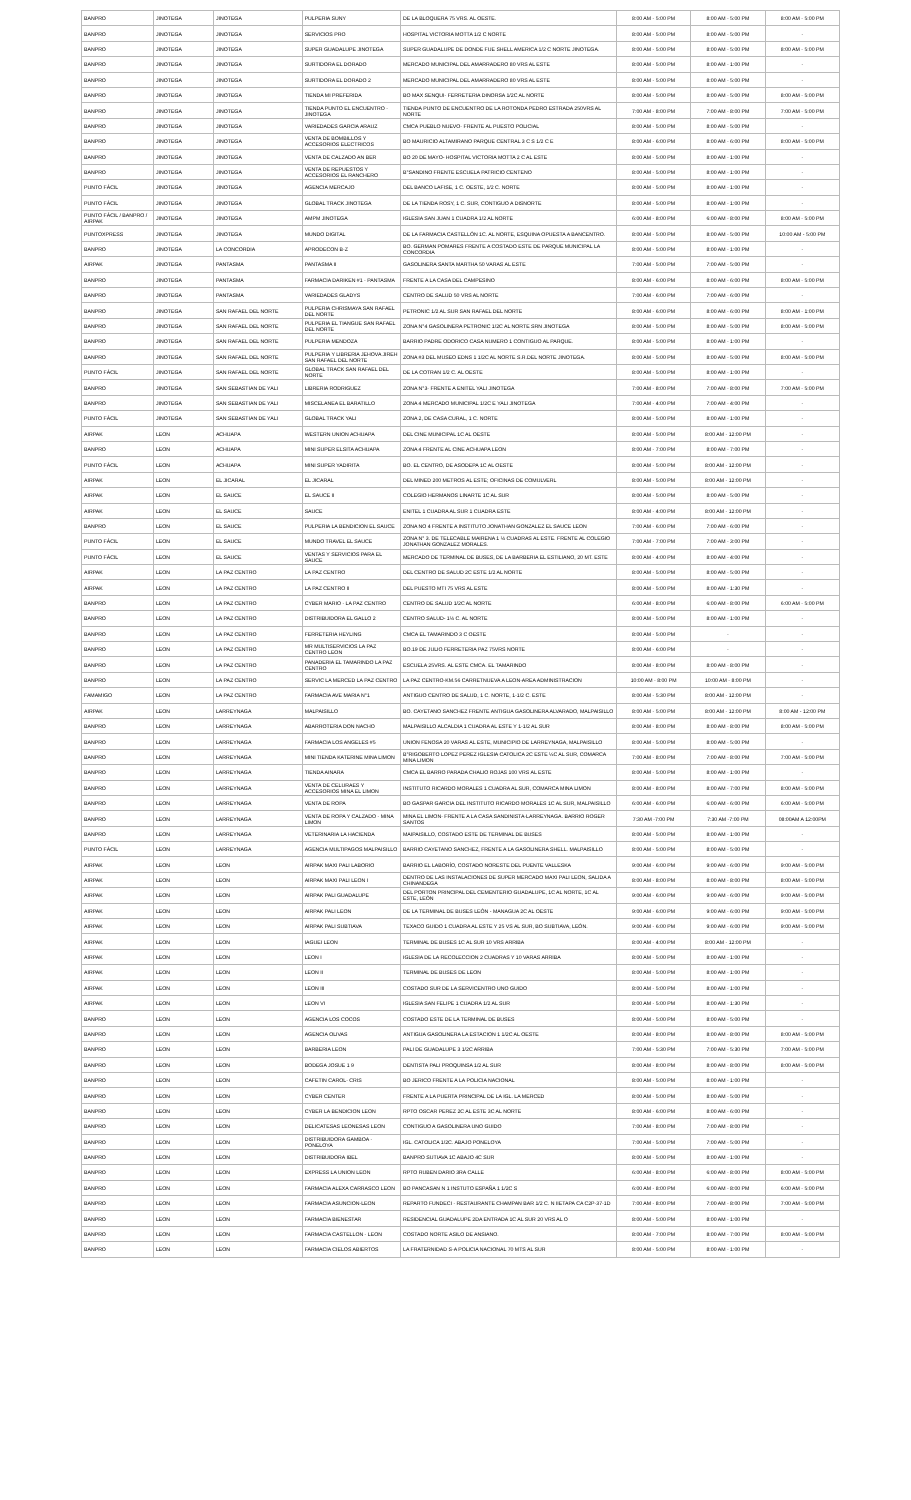| BANPRO | JINOTEGA | JINOTEGA | PULPERIA SUNY | DE LA BLOQUERA 75 VRS. AL OESTE. | 8:00 AM - 5:00 PM | 8:00 AM - 5:00 PM | 8:00 AM - 5:00 PM |
| BANPRO | JINOTEGA | JINOTEGA | SERVICIOS PRO | HOSPITAL VICTORIA MOTTA 1/2 C NORTE | 8:00 AM - 5:00 PM | 8:00 AM - 5:00 PM | - |
| BANPRO | JINOTEGA | JINOTEGA | SUPER GUADALUPE JINOTEGA | SUPER GUADALUPE DE DONDE FUE SHELL AMERICA 1/2 C NORTE JINOTEGA. | 8:00 AM - 5:00 PM | 8:00 AM - 5:00 PM | 8:00 AM - 5:00 PM |
| BANPRO | JINOTEGA | JINOTEGA | SURTIDORA EL DORADO | MERCADO MUNICIPAL DEL AMARRADERO 80 VRS AL ESTE | 8:00 AM - 5:00 PM | 8:00 AM - 1:00 PM | - |
| BANPRO | JINOTEGA | JINOTEGA | SURTIDORA EL DORADO 2 | MERCADO MUNICIPAL DEL AMARRADERO 80 VRS AL ESTE | 8:00 AM - 5:00 PM | 8:00 AM - 5:00 PM | - |
| BANPRO | JINOTEGA | JINOTEGA | TIENDA MI PREFERIDA | BO MAX SENQUI- FERRETERIA DINORSA 1/2C AL NORTE | 8:00 AM - 5:00 PM | 8:00 AM - 5:00 PM | 8:00 AM - 5:00 PM |
| BANPRO | JINOTEGA | JINOTEGA | TIENDA PUNTO EL ENCUENTRO - JINOTEGA | TIENDA PUNTO DE ENCUENTRO DE LA ROTONDA PEDRO ESTRADA 250VRS AL NORTE | 7:00 AM - 8:00 PM | 7:00 AM - 8:00 PM | 7:00 AM - 5:00 PM |
| BANPRO | JINOTEGA | JINOTEGA | VARIEDADES GARCIA ARAUZ | CMCA PUEBLO NUEVO- FRENTE AL PUESTO POLICIAL | 8:00 AM - 5:00 PM | 8:00 AM - 5:00 PM | - |
| BANPRO | JINOTEGA | JINOTEGA | VENTA DE BOMBILLOS Y ACCESORIOS ELECTRICOS | BO MAURICIO ALTAMIRANO PARQUE CENTRAL 3 C S 1/2 C E | 8:00 AM - 6:00 PM | 8:00 AM - 6:00 PM | 8:00 AM - 5:00 PM |
| BANPRO | JINOTEGA | JINOTEGA | VENTA DE CALZADO AN BER | BO 20 DE MAYO- HOSPITAL VICTORIA MOTTA 2 C AL ESTE | 8:00 AM - 5:00 PM | 8:00 AM - 1:00 PM | - |
| BANPRO | JINOTEGA | JINOTEGA | VENTA DE REPUESTOS Y ACCESORIOS EL RANCHERO | B°SANDINO FRENTE ESCUELA PATRICIO CENTENO | 8:00 AM - 5:00 PM | 8:00 AM - 1:00 PM | - |
| PUNTO FÁCIL | JINOTEGA | JINOTEGA | AGENCIA MERCAJO | DEL BANCO LAFISE, 1 C. OESTE, 1/2 C. NORTE | 8:00 AM - 5:00 PM | 8:00 AM - 1:00 PM | - |
| PUNTO FÁCIL | JINOTEGA | JINOTEGA | GLOBAL TRACK JINOTEGA | DE LA TIENDA ROSY, 1 C. SUR, CONTIGUO A DISNORTE | 8:00 AM - 5:00 PM | 8:00 AM - 1:00 PM | - |
| PUNTO FÁCIL / BANPRO / AIRPAK | JINOTEGA | JINOTEGA | AMPM JINOTEGA | IGLESIA SAN JUAN 1 CUADRA 1/2 AL NORTE | 6:00 AM - 8:00 PM | 6:00 AM - 8:00 PM | 8:00 AM - 5:00 PM |
| PUNTOXPRESS | JINOTEGA | JINOTEGA | MUNDO DIGITAL | DE LA FARMACIA CASTELLÓN 1C. AL NORTE, ESQUINA OPUESTA A BANCENTRO. | 8:00 AM - 5:00 PM | 8:00 AM - 5:00 PM | 10:00 AM - 5:00 PM |
| BANPRO | JINOTEGA | LA CONCORDIA | APRODECON B-Z | BO. GERMAN POMARES FRENTE A COSTADO ESTE DE PARQUE MUNICIPAL LA CONCORDIA | 8:00 AM - 5:00 PM | 8:00 AM - 1:00 PM | - |
| AIRPAK | JINOTEGA | PANTASMA | PANTASMA II | GASOLINERA SANTA MARTHA 50 VARAS AL ESTE | 7:00 AM - 5:00 PM | 7:00 AM - 5:00 PM | - |
| BANPRO | JINOTEGA | PANTASMA | FARMACIA DARIKEN #1 - PANTASMA | FRENTE A LA CASA DEL CAMPESINO | 8:00 AM - 6:00 PM | 8:00 AM - 6:00 PM | 8:00 AM - 5:00 PM |
| BANPRO | JINOTEGA | PANTASMA | VARIEDADES GLADYS | CENTRO DE SALUD 50 VRS AL NORTE | 7:00 AM - 6:00 PM | 7:00 AM - 6:00 PM | - |
| BANPRO | JINOTEGA | SAN RAFAEL DEL NORTE | PULPERIA CHRISMAYA SAN RAFAEL DEL NORTE | PETRONIC 1/2 AL SUR SAN RAFAEL DEL NORTE | 8:00 AM - 6:00 PM | 8:00 AM - 6:00 PM | 8:00 AM - 1:00 PM |
| BANPRO | JINOTEGA | SAN RAFAEL DEL NORTE | PULPERIA EL TIANGUE SAN RAFAEL DEL NORTE | ZONA N°4 GASOLINERA PETRONIC 1/2C AL NORTE SRN JINOTEGA | 8:00 AM - 5:00 PM | 8:00 AM - 5:00 PM | 8:00 AM - 5:00 PM |
| BANPRO | JINOTEGA | SAN RAFAEL DEL NORTE | PULPERIA MENDOZA | BARRIO PADRE ODORICO CASA NUMERO 1 CONTIGUO AL PARQUE. | 8:00 AM - 5:00 PM | 8:00 AM - 1:00 PM | - |
| BANPRO | JINOTEGA | SAN RAFAEL DEL NORTE | PULPERIA Y LIBRERIA JEHOVA JIREH SAN RAFAEL DEL NORTE | ZONA #3 DEL MUSEO EDNS 1 1/2C AL NORTE S.R.DEL NORTE JINOTEGA. | 8:00 AM - 5:00 PM | 8:00 AM - 5:00 PM | 8:00 AM - 5:00 PM |
| PUNTO FÁCIL | JINOTEGA | SAN RAFAEL DEL NORTE | GLOBAL TRACK SAN RAFAEL DEL NORTE | DE LA COTRAN 1/2 C. AL OESTE | 8:00 AM - 5:00 PM | 8:00 AM - 1:00 PM | - |
| BANPRO | JINOTEGA | SAN SEBASTIAN DE YALI | LIBRERIA RODRIGUEZ | ZONA N°3- FRENTE A ENITEL YALI JINOTEGA | 7:00 AM - 8:00 PM | 7:00 AM - 8:00 PM | 7:00 AM - 5:00 PM |
| BANPRO | JINOTEGA | SAN SEBASTIAN DE YALI | MISCELANEA EL BARATILLO | ZONA 4 MERCADO MUNICIPAL 1/2C E YALI JINOTEGA | 7:00 AM - 4:00 PM | 7:00 AM - 4:00 PM | - |
| PUNTO FÁCIL | JINOTEGA | SAN SEBASTIAN DE YALI | GLOBAL TRACK YALI | ZONA 2, DE CASA CURAL, 1 C. NORTE | 8:00 AM - 5:00 PM | 8:00 AM - 1:00 PM | - |
| AIRPAK | LEON | ACHUAPA | WESTERN UNION ACHUAPA | DEL CINE MUNICIPAL 1C AL OESTE | 8:00 AM - 5:00 PM | 8:00 AM - 12:00 PM | - |
| BANPRO | LEON | ACHUAPA | MINI SUPER ELSITA ACHUAPA | ZONA 4 FRENTE AL CINE ACHUAPA LEON | 8:00 AM - 7:00 PM | 8:00 AM - 7:00 PM | - |
| PUNTO FÁCIL | LEON | ACHUAPA | MINI SUPER YADIRITA | BO. EL CENTRO, DE ASODEPA 1C AL OESTE | 8:00 AM - 5:00 PM | 8:00 AM - 12:00 PM | - |
| AIRPAK | LEON | EL JICARAL | EL JICARAL | DEL MINED 200 METROS AL ESTE; OFICINAS DE COMULVERL | 8:00 AM - 5:00 PM | 8:00 AM - 12:00 PM | - |
| AIRPAK | LEON | EL SAUCE | EL SAUCE II | COLEGIO HERMANOS LINARTE 1C AL SUR | 8:00 AM - 5:00 PM | 8:00 AM - 5:00 PM | - |
| AIRPAK | LEON | EL SAUCE | SAUCE | ENITEL 1 CUADRA AL SUR 1 CUADRA ESTE | 8:00 AM - 4:00 PM | 8:00 AM - 12:00 PM | - |
| BANPRO | LEON | EL SAUCE | PULPERIA LA BENDICION EL SAUCE | ZONA NO 4 FRENTE A INSTITUTO JONATHAN GONZALEZ EL SAUCE LEON | 7:00 AM - 6:00 PM | 7:00 AM - 6:00 PM | - |
| PUNTO FÁCIL | LEON | EL SAUCE | MUNDO TRAVEL EL SAUCE | ZONA N° 3. DE TELECABLE MAIRENA 1 ½ CUADRAS AL ESTE. FRENTE AL COLEGIO JONATHAN GONZALEZ MORALES. | 7:00 AM - 7:00 PM | 7:00 AM - 3:00 PM | - |
| PUNTO FÁCIL | LEON | EL SAUCE | VENTAS Y SERVICIOS PARA EL SAUCE | MERCADO DE TERMINAL DE BUSES, DE LA BARBERIA EL ESTILIANO, 20 MT. ESTE | 8:00 AM - 4:00 PM | 8:00 AM - 4:00 PM | - |
| AIRPAK | LEON | LA PAZ CENTRO | LA PAZ CENTRO | DEL CENTRO DE SALUD 2C ESTE 1/2 AL NORTE | 8:00 AM - 5:00 PM | 8:00 AM - 5:00 PM | - |
| AIRPAK | LEON | LA PAZ CENTRO | LA PAZ CENTRO II | DEL PUESTO MTI 75 VRS AL ESTE | 8:00 AM - 5:00 PM | 8:00 AM - 1:30 PM | - |
| BANPRO | LEON | LA PAZ CENTRO | CYBER MARIO - LA PAZ CENTRO | CENTRO DE SALUD 1/2C AL NORTE | 6:00 AM - 8:00 PM | 6:00 AM - 8:00 PM | 6:00 AM - 5:00 PM |
| BANPRO | LEON | LA PAZ CENTRO | DISTRIBUIDORA EL GALLO 2 | CENTRO SALUD- 1½ C. AL NORTE | 8:00 AM - 5:00 PM | 8:00 AM - 1:00 PM | - |
| BANPRO | LEON | LA PAZ CENTRO | FERRETERIA HEYLING | CMCA EL TAMARINDO 3 C OESTE | 8:00 AM - 5:00 PM | - | - |
| BANPRO | LEON | LA PAZ CENTRO | MR MULTISERVICIOS LA PAZ CENTRO LEON | BO.19 DE JULIO FERRETERIA PAZ 75VRS NORTE | 8:00 AM - 6:00 PM | - | - |
| BANPRO | LEON | LA PAZ CENTRO | PANADERIA EL TAMARINDO LA PAZ CENTRO | ESCUELA 25VRS. AL ESTE CMCA. EL TAMARINDO | 8:00 AM - 8:00 PM | 8:00 AM - 8:00 PM | - |
| BANPRO | LEON | LA PAZ CENTRO | SERVIC LA MERCED LA PAZ CENTRO | LA PAZ CENTRO-KM.56 CARRETNUEVA A LEON-AREA ADMINISTRACION | 10:00 AM - 8:00 PM | 10:00 AM - 8:00 PM | - |
| FAMAMIGO | LEON | LA PAZ CENTRO | FARMACIA AVE MARIA N°1 | ANTIGUO CENTRO DE SALUD, 1 C. NORTE, 1-1/2 C. ESTE | 8:00 AM - 5:30 PM | 8:00 AM - 12:00 PM | - |
| AIRPAK | LEON | LARREYNAGA | MALPAISILLO | BO. CAYETANO SANCHEZ FRENTE ANTIGUA GASOLINERA ALVARADO, MALPAISILLO | 8:00 AM - 5:00 PM | 8:00 AM - 12:00 PM | 8:00 AM - 12:00 PM |
| BANPRO | LEON | LARREYNAGA | ABARROTERIA DON NACHO | MALPAISILLO ALCALDIA 1 CUADRA AL ESTE Y 1-1/2 AL SUR | 8:00 AM - 8:00 PM | 8:00 AM - 8:00 PM | 8:00 AM - 5:00 PM |
| BANPRO | LEON | LARREYNAGA | FARMACIA LOS ANGELES #5 | UNION FENOSA 20 VARAS AL ESTE, MUNICIPIO DE LARREYNAGA, MALPAISILLO | 8:00 AM - 5:00 PM | 8:00 AM - 5:00 PM | - |
| BANPRO | LEON | LARREYNAGA | MINI TIENDA KATERINE MINA LIMON | B°RIGOBERTO LOPEZ PEREZ IGLESIA CATOLICA 2C ESTE ¼C AL SUR, COMARCA MINA LIMON | 7:00 AM - 8:00 PM | 7:00 AM - 8:00 PM | 7:00 AM - 5:00 PM |
| BANPRO | LEON | LARREYNAGA | TIENDA AINARA | CMCA EL BARRO PARADA CHALIO ROJAS 100 VRS AL ESTE | 8:00 AM - 5:00 PM | 8:00 AM - 1:00 PM | - |
| BANPRO | LEON | LARREYNAGA | VENTA DE CELURAES Y ACCESORIOS MINA EL LIMON | INSTITUTO RICARDO MORALES 1 CUADRA AL SUR, COMARCA MINA LIMON | 8:00 AM - 8:00 PM | 8:00 AM - 7:00 PM | 8:00 AM - 5:00 PM |
| BANPRO | LEON | LARREYNAGA | VENTA DE ROPA | BO GASPAR GARCIA DEL INSTITUTO RICARDO MORALES 1C AL SUR, MALPAISILLO | 6:00 AM - 6:00 PM | 6:00 AM - 6:00 PM | 6:00 AM - 5:00 PM |
| BANPRO | LEON | LARREYNAGA | VENTA DE ROPA Y CALZADO - MINA LIMON | MINA EL LIMON- FRENTE A LA CASA SANDINISTA-LARREYNAGA. BARRIO ROGER SANTOS | 7:30 AM -7:00 PM | 7:30 AM -7:00 PM | 08:00AM A 12:00PM |
| BANPRO | LEON | LARREYNAGA | VETERINARIA LA HACIENDA | MAIPAISILLO, COSTADO ESTE DE TERMINAL DE BUSES | 8:00 AM - 5:00 PM | 8:00 AM - 1:00 PM | - |
| PUNTO FÁCIL | LEON | LARREYNAGA | AGENCIA MULTIPAGOS MALPAISILLO | BARRIO CAYETANO SANCHEZ, FRENTE A LA GASOLINERA SHELL. MALPAISILLO | 8:00 AM - 5:00 PM | 8:00 AM - 5:00 PM | - |
| AIRPAK | LEON | LEON | AIRPAK MAXI PALI LABORIO | BARRIO EL LABORÍO, COSTADO NORESTE DEL PUENTE VALLESKA | 9:00 AM - 6:00 PM | 9:00 AM - 6:00 PM | 9:00 AM - 5:00 PM |
| AIRPAK | LEON | LEON | AIRPAK MAXI PALI LEON I | DENTRO DE LAS INSTALACIONES DE SUPER MERCADO MAXI PALI LEON, SALIDA A CHINANDEGA | 8:00 AM - 8:00 PM | 8:00 AM - 8:00 PM | 8:00 AM - 5:00 PM |
| AIRPAK | LEON | LEON | AIRPAK PALI GUADALUPE | DEL PORTON PRINCIPAL DEL CEMENTERIO GUADALUPE, 1C AL NORTE, 1C AL ESTE, LEÓN | 9:00 AM - 6:00 PM | 9:00 AM - 6:00 PM | 9:00 AM - 5:00 PM |
| AIRPAK | LEON | LEON | AIRPAK PALI LEON | DE LA TERMINAL DE BUSES LEÓN - MANAGUA 2C AL OESTE | 9:00 AM - 6:00 PM | 9:00 AM - 6:00 PM | 9:00 AM - 5:00 PM |
| AIRPAK | LEON | LEON | AIRPAK PALI SUBTIAVA | TEXACO GUIDO 1 CUADRA AL ESTE Y 25 VS AL SUR, BO SUBTIAVA, LEÓN. | 9:00 AM - 6:00 PM | 9:00 AM - 6:00 PM | 9:00 AM - 5:00 PM |
| AIRPAK | LEON | LEON | IAGUEI LEON | TERMINAL DE BUSES 1C AL SUR 10 VRS ARRIBA | 8:00 AM - 4:00 PM | 8:00 AM - 12:00 PM | - |
| AIRPAK | LEON | LEON | LEON I | IGLESIA DE LA RECOLECCION 2 CUADRAS Y 10 VARAS ARRIBA | 8:00 AM - 5:00 PM | 8:00 AM - 1:00 PM | - |
| AIRPAK | LEON | LEON | LEON II | TERMINAL DE BUSES DE LEON | 8:00 AM - 5:00 PM | 8:00 AM - 1:00 PM | - |
| AIRPAK | LEON | LEON | LEON III | COSTADO SUR DE LA SERVICENTRO UNO GUIDO | 8:00 AM - 5:00 PM | 8:00 AM - 1:00 PM | - |
| AIRPAK | LEON | LEON | LEON VI | IGLESIA SAN FELIPE 1 CUADRA 1/2 AL SUR | 8:00 AM - 5:00 PM | 8:00 AM - 1:30 PM | - |
| BANPRO | LEON | LEON | AGENCIA LOS COCOS | COSTADO ESTE DE LA TERMINAL DE BUSES | 8:00 AM - 5:00 PM | 8:00 AM - 5:00 PM | - |
| BANPRO | LEON | LEON | AGENCIA OLIVAS | ANTIGUA GASOLINERA LA ESTACION 1 1/2C AL OESTE | 8:00 AM - 8:00 PM | 8:00 AM - 8:00 PM | 8:00 AM - 5:00 PM |
| BANPRO | LEON | LEON | BARBERIA LEON | PALI DE GUADALUPE 3 1/2C ARRIBA | 7:00 AM - 5:30 PM | 7:00 AM - 5:30 PM | 7:00 AM - 5:00 PM |
| BANPRO | LEON | LEON | BODEGA JOSUE 1 9 | DENTISTA PALI PROQUINSA 1/2 AL SUR | 8:00 AM - 8:00 PM | 8:00 AM - 8:00 PM | 8:00 AM - 5:00 PM |
| BANPRO | LEON | LEON | CAFETIN CAROL- CRIS | BO JERICO FRENTE A LA POLICIA NACIONAL | 8:00 AM - 5:00 PM | 8:00 AM - 1:00 PM | - |
| BANPRO | LEON | LEON | CYBER CENTER | FRENTE A LA PUERTA PRINCIPAL DE LA IGL. LA MERCED | 8:00 AM - 5:00 PM | 8:00 AM - 5:00 PM | - |
| BANPRO | LEON | LEON | CYBER LA BENDICION LEON | RPTO OSCAR PEREZ 2C AL ESTE 3C AL NORTE | 8:00 AM - 6:00 PM | 8:00 AM - 6:00 PM | - |
| BANPRO | LEON | LEON | DELICATESAS LEONESAS LEON | CONTIGUO A GASOLINERA UNO GUIDO | 7:00 AM - 8:00 PM | 7:00 AM - 8:00 PM | - |
| BANPRO | LEON | LEON | DISTRIBUIDORA GAMBOA - PONELOYA | IGL. CATOLICA 1/2C. ABAJO PONELOYA | 7:00 AM - 5:00 PM | 7:00 AM - 5:00 PM | - |
| BANPRO | LEON | LEON | DISTRIBUIDORA IBEL | BANPRO SUTIAVA 1C ABAJO 4C SUR | 8:00 AM - 5:00 PM | 8:00 AM - 1:00 PM | - |
| BANPRO | LEON | LEON | EXPRESS LA UNION LEON | RPTO RUBEN DARIO 3RA CALLE | 6:00 AM - 8:00 PM | 6:00 AM - 8:00 PM | 8:00 AM - 5:00 PM |
| BANPRO | LEON | LEON | FARMACIA ALEXA CARRASCO LEON | BO PANCASAN N 1 INSTUTO ESPAÑA 1 1/2C S | 6:00 AM - 8:00 PM | 6:00 AM - 8:00 PM | 6:00 AM - 5:00 PM |
| BANPRO | LEON | LEON | FARMACIA ASUNCION-LEON | REPARTO FUNDECI - RESTAURANTE CHAMPAN BAR 1/2 C. N IIETAPA CA C2P-37-1D | 7:00 AM - 8:00 PM | 7:00 AM - 8:00 PM | 7:00 AM - 5:00 PM |
| BANPRO | LEON | LEON | FARMACIA BIENESTAR | RESIDENCIAL GUADALUPE 2DA ENTRADA 1C AL SUR 20 VRS AL O | 8:00 AM - 5:00 PM | 8:00 AM - 1:00 PM | - |
| BANPRO | LEON | LEON | FARMACIA CASTELLON - LEON | COSTADO NORTE ASILO DE ANSIANO. | 8:00 AM - 7:00 PM | 8:00 AM - 7:00 PM | 8:00 AM - 5:00 PM |
| BANPRO | LEON | LEON | FARMACIA CIELOS ABIERTOS | LA FRATERNIDAD S-A POLICIA NACIONAL 70 MTS AL SUR | 8:00 AM - 5:00 PM | 8:00 AM - 1:00 PM | - |